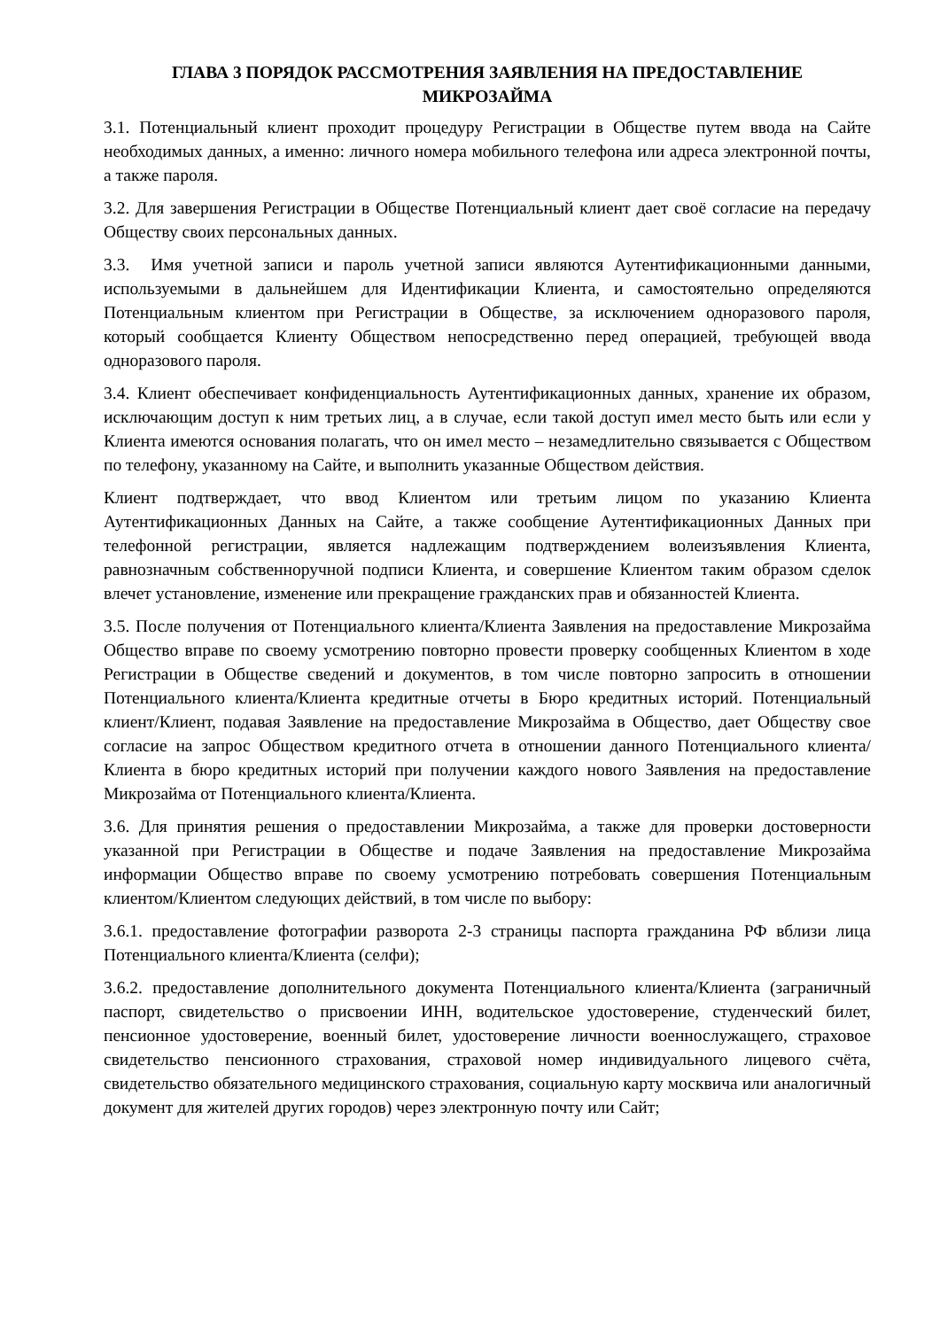ГЛАВА 3 ПОРЯДОК РАССМОТРЕНИЯ ЗАЯВЛЕНИЯ НА ПРЕДОСТАВЛЕНИЕ
МИКРОЗАЙМА
3.1. Потенциальный клиент проходит процедуру Регистрации в Обществе путем ввода на Сайте необходимых данных, а именно: личного номера мобильного телефона или адреса электронной почты, а также пароля.
3.2. Для завершения Регистрации в Обществе Потенциальный клиент дает своё согласие на передачу Обществу своих персональных данных.
3.3. Имя учетной записи и пароль учетной записи являются Аутентификационными данными, используемыми в дальнейшем для Идентификации Клиента, и самостоятельно определяются Потенциальным клиентом при Регистрации в Обществе, за исключением одноразового пароля, который сообщается Клиенту Обществом непосредственно перед операцией, требующей ввода одноразового пароля.
3.4. Клиент обеспечивает конфиденциальность Аутентификационных данных, хранение их образом, исключающим доступ к ним третьих лиц, а в случае, если такой доступ имел место быть или если у Клиента имеются основания полагать, что он имел место – незамедлительно связывается с Обществом по телефону, указанному на Сайте, и выполнить указанные Обществом действия.
Клиент подтверждает, что ввод Клиентом или третьим лицом по указанию Клиента Аутентификационных Данных на Сайте, а также сообщение Аутентификационных Данных при телефонной регистрации, является надлежащим подтверждением волеизъявления Клиента, равнозначным собственноручной подписи Клиента, и совершение Клиентом таким образом сделок влечет установление, изменение или прекращение гражданских прав и обязанностей Клиента.
3.5. После получения от Потенциального клиента/Клиента Заявления на предоставление Микрозайма Общество вправе по своему усмотрению повторно провести проверку сообщенных Клиентом в ходе Регистрации в Обществе сведений и документов, в том числе повторно запросить в отношении Потенциального клиента/Клиента кредитные отчеты в Бюро кредитных историй. Потенциальный клиент/Клиент, подавая Заявление на предоставление Микрозайма в Общество, дает Обществу свое согласие на запрос Обществом кредитного отчета в отношении данного Потенциального клиента/Клиента в бюро кредитных историй при получении каждого нового Заявления на предоставление Микрозайма от Потенциального клиента/Клиента.
3.6. Для принятия решения о предоставлении Микрозайма, а также для проверки достоверности указанной при Регистрации в Обществе и подаче Заявления на предоставление Микрозайма информации Общество вправе по своему усмотрению потребовать совершения Потенциальным клиентом/Клиентом следующих действий, в том числе по выбору:
3.6.1. предоставление фотографии разворота 2-3 страницы паспорта гражданина РФ вблизи лица Потенциального клиента/Клиента (селфи);
3.6.2. предоставление дополнительного документа Потенциального клиента/Клиента (заграничный паспорт, свидетельство о присвоении ИНН, водительское удостоверение, студенческий билет, пенсионное удостоверение, военный билет, удостоверение личности военнослужащего, страховое свидетельство пенсионного страхования, страховой номер индивидуального лицевого счёта, свидетельство обязательного медицинского страхования, социальную карту москвича или аналогичный документ для жителей других городов) через электронную почту или Сайт;